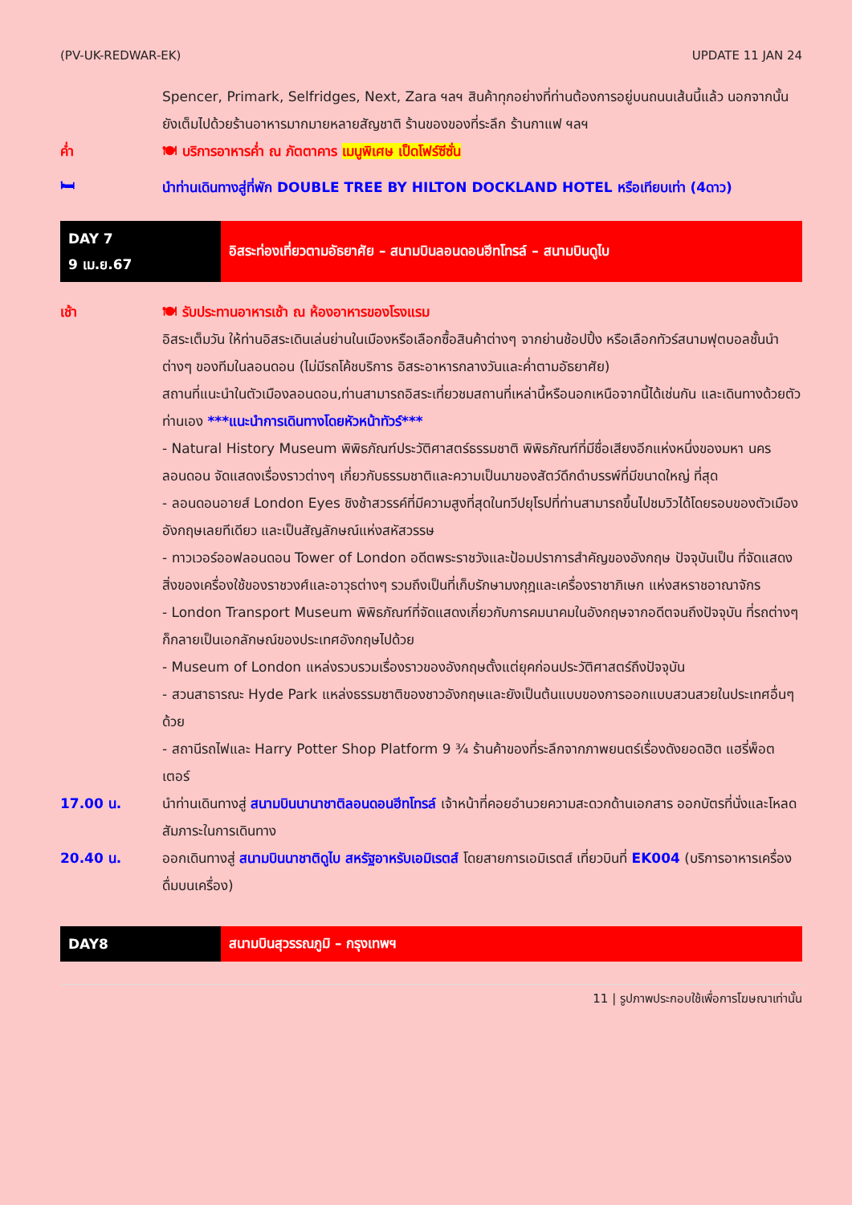(PV-UK-REDWAR-EK) UPDATE 11 JAN 24
Spencer, Primark, Selfridges, Next, Zara ฯลฯ สินค้าทุกอย่างที่ท่านต้องการอยู่บนถนนเส้นนี้แล้ว นอกจากนั้นยังเต็มไปด้วยร้านอาหารมากมายหลายสัญชาติ ร้านของของที่ระลึก ร้านกาแฟ ฯลฯ
ค่ำ 🍽 บริการอาหารค่ำ ณ ภัตตาคาร เมนูพิเศษ เป็ดโฟร์ซีซั่น
🛏
นำท่านเดินทางสู่ที่พัก DOUBLE TREE BY HILTON DOCKLAND HOTEL หรือเทียบเท่า (4ดาว)
DAY 7
9 เม.ย.67
อิสระท่องเที่ยวตามอัธยาศัย – สนามบินลอนดอนฮีทโทรล์ – สนามบินดูไบ
เช้า 🍽 รับประทานอาหารเช้า ณ ห้องอาหารของโรงแรม
อิสระเต็มวัน ให้ท่านอิสระเดินเล่นย่านในเมืองหรือเลือกซื้อสินค้าต่างๆ จากย่านช้อปปิ้ง หรือเลือกทัวร์สนามฟุตบอลชั้นนำต่างๆ ของทีมในลอนดอน (ไม่มีรถโค้ชบริการ อิสระอาหารกลางวันและค่ำตามอัธยาศัย)
สถานที่แนะนำในตัวเมืองลอนดอน,ท่านสามารถอิสระเที่ยวชมสถานที่เหล่านี้หรือนอกเหนือจากนี้ได้เช่นกัน และเดินทางด้วยตัวท่านเอง ***แนะนำการเดินทางโดยหัวหน้าทัวร์***
- Natural History Museum พิพิธภัณฑ์ประวัติศาสตร์ธรรมชาติ พิพิธภัณฑ์ที่มีชื่อเสียงอีกแห่งหนึ่งของมหา นครลอนดอน จัดแสดงเรื่องราวต่างๆ เกี่ยวกับธรรมชาติและความเป็นมาของสัตว์ดึกดำบรรพ์ที่มีขนาดใหญ่ ที่สุด
- ลอนดอนอายส์ London Eyes ชิงช้าสวรรค์ที่มีความสูงที่สุดในทวีปยุโรปที่ท่านสามารถขึ้นไปชมวิวได้โดยรอบของตัวเมืองอังกฤษเลยทีเดียว และเป็นสัญลักษณ์แห่งสหัสวรรษ
- ทาวเวอร์ออฟลอนดอน Tower of London อดีตพระราชวังและป้อมปราการสำคัญของอังกฤษ ปัจจุบันเป็น ที่จัดแสดงสิ่งของเครื่องใช้ของราชวงศ์และอาวุธต่างๆ รวมถึงเป็นที่เก็บรักษามงกุฎและเครื่องราชาภิเษก แห่งสหราชอาณาจักร
- London Transport Museum พิพิธภัณฑ์ที่จัดแสดงเกี่ยวกับการคมนาคมในอังกฤษจากอดีตจนถึงปัจจุบัน ที่รถต่างๆ ก็กลายเป็นเอกลักษณ์ของประเทศอังกฤษไปด้วย
- Museum of London แหล่งรวบรวมเรื่องราวของอังกฤษตั้งแต่ยุคก่อนประวัติศาสตร์ถึงปัจจุบัน
- สวนสาธารณะ Hyde Park แหล่งธรรมชาติของชาวอังกฤษและยังเป็นต้นแบบของการออกแบบสวนสวยในประเทศอื่นๆ ด้วย
- สถานีรถไฟและ Harry Potter Shop Platform 9 ¾ ร้านค้าของที่ระลึกจากภาพยนตร์เรื่องดังยอดฮิต แฮรี่พ็อตเตอร์
17.00 น. นำท่านเดินทางสู่ สนามบินนานาชาติลอนดอนฮีทโทรล์ เจ้าหน้าที่คอยอำนวยความสะดวกด้านเอกสาร ออกบัตรที่นั่งและโหลดสัมภาระในการเดินทาง
20.40 น. ออกเดินทางสู่ สนามบินนาชาติดูไบ สหรัฐอาหรับเอมิเรตส์ โดยสายการเอมิเรตส์ เที่ยวบินที่ EK004 (บริการอาหารเครื่องดื่มบนเครื่อง)
DAY8
สนามบินสุวรรณภูมิ – กรุงเทพฯ
11 | รูปภาพประกอบใช้เพื่อการโฆษณาเท่านั้น